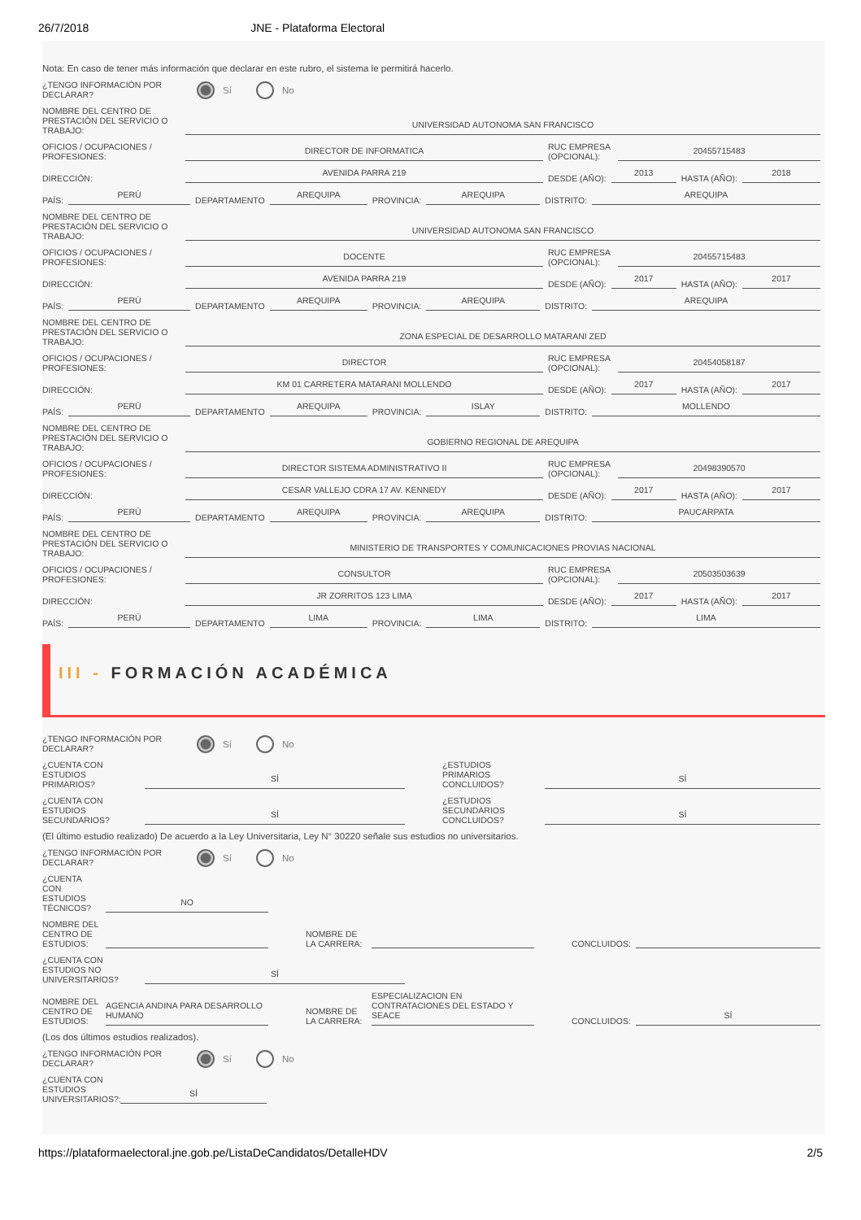26/7/2018 JNE - Plataforma Electoral
Nota: En caso de tener más información que declarar en este rubro, el sistema le permitirá hacerlo.
¿TENGO INFORMACIÓN POR DECLARAR?
Sí No
NOMBRE DEL CENTRO DE PRESTACIÓN DEL SERVICIO O TRABAJO:
UNIVERSIDAD AUTONOMA SAN FRANCISCO
OFICIOS / OCUPACIONES / PROFESIONES:
DIRECTOR DE INFORMATICA
RUC EMPRESA (OPCIONAL):
20455715483
DIRECCIÓN:
AVENIDA PARRA 219
DESDE (AÑO):
2013
HASTA (AÑO):
2018
PAÍS:
PERÚ
DEPARTAMENTO
AREQUIPA
PROVINCIA:
AREQUIPA
DISTRITO:
AREQUIPA
NOMBRE DEL CENTRO DE PRESTACIÓN DEL SERVICIO O TRABAJO:
UNIVERSIDAD AUTONOMA SAN FRANCISCO
OFICIOS / OCUPACIONES / PROFESIONES:
DOCENTE
RUC EMPRESA (OPCIONAL):
20455715483
DIRECCIÓN:
AVENIDA PARRA 219
DESDE (AÑO):
2017
HASTA (AÑO):
2017
PAÍS:
PERÚ
DEPARTAMENTO
AREQUIPA
PROVINCIA:
AREQUIPA
DISTRITO:
AREQUIPA
NOMBRE DEL CENTRO DE PRESTACIÓN DEL SERVICIO O TRABAJO:
ZONA ESPECIAL DE DESARROLLO MATARANI ZED
OFICIOS / OCUPACIONES / PROFESIONES:
DIRECTOR
RUC EMPRESA (OPCIONAL):
20454058187
DIRECCIÓN:
KM 01 CARRETERA MATARANI MOLLENDO
DESDE (AÑO):
2017
HASTA (AÑO):
2017
PAÍS:
PERÚ
DEPARTAMENTO
AREQUIPA
PROVINCIA:
ISLAY
DISTRITO:
MOLLENDO
NOMBRE DEL CENTRO DE PRESTACIÓN DEL SERVICIO O TRABAJO:
GOBIERNO REGIONAL DE AREQUIPA
OFICIOS / OCUPACIONES / PROFESIONES:
DIRECTOR SISTEMA ADMINISTRATIVO II
RUC EMPRESA (OPCIONAL):
20498390570
DIRECCIÓN:
CESAR VALLEJO CDRA 17 AV. KENNEDY
DESDE (AÑO):
2017
HASTA (AÑO):
2017
PAÍS:
PERÚ
DEPARTAMENTO
AREQUIPA
PROVINCIA:
AREQUIPA
DISTRITO:
PAUCARPATA
NOMBRE DEL CENTRO DE PRESTACIÓN DEL SERVICIO O TRABAJO:
MINISTERIO DE TRANSPORTES Y COMUNICACIONES PROVIAS NACIONAL
OFICIOS / OCUPACIONES / PROFESIONES:
CONSULTOR
RUC EMPRESA (OPCIONAL):
20503503639
DIRECCIÓN:
JR ZORRITOS 123 LIMA
DESDE (AÑO):
2017
HASTA (AÑO):
2017
PAÍS:
PERÚ
DEPARTAMENTO
LIMA
PROVINCIA:
LIMA
DISTRITO:
LIMA
III - FORMACIÓN ACADÉMICA
¿TENGO INFORMACIÓN POR DECLARAR?
Sí No
¿CUENTA CON ESTUDIOS PRIMARIOS?
SÍ
¿ESTUDIOS PRIMARIOS CONCLUIDOS?
SÍ
¿CUENTA CON ESTUDIOS SECUNDARIOS?
SÍ
¿ESTUDIOS SECUNDARIOS CONCLUIDOS?
SÍ
(El último estudio realizado) De acuerdo a la Ley Universitaria, Ley N° 30220 señale sus estudios no universitarios.
¿TENGO INFORMACIÓN POR DECLARAR?
Sí No
¿CUENTA CON ESTUDIOS TÉCNICOS?
NO
NOMBRE DEL CENTRO DE ESTUDIOS:
NOMBRE DE LA CARRERA:
CONCLUIDOS:
¿CUENTA CON ESTUDIOS NO UNIVERSITARIOS?
SÍ
NOMBRE DEL CENTRO DE ESTUDIOS:
AGENCIA ANDINA PARA DESARROLLO HUMANO
NOMBRE DE LA CARRERA:
ESPECIALIZACION EN CONTRATACIONES DEL ESTADO Y SEACE
CONCLUIDOS:
SÍ
(Los dos últimos estudios realizados).
¿TENGO INFORMACIÓN POR DECLARAR?
Sí No
¿CUENTA CON ESTUDIOS UNIVERSITARIOS?:
SÍ
https://plataformaelectoral.jne.gob.pe/ListaDeCandidatos/DetalleHDV 2/5